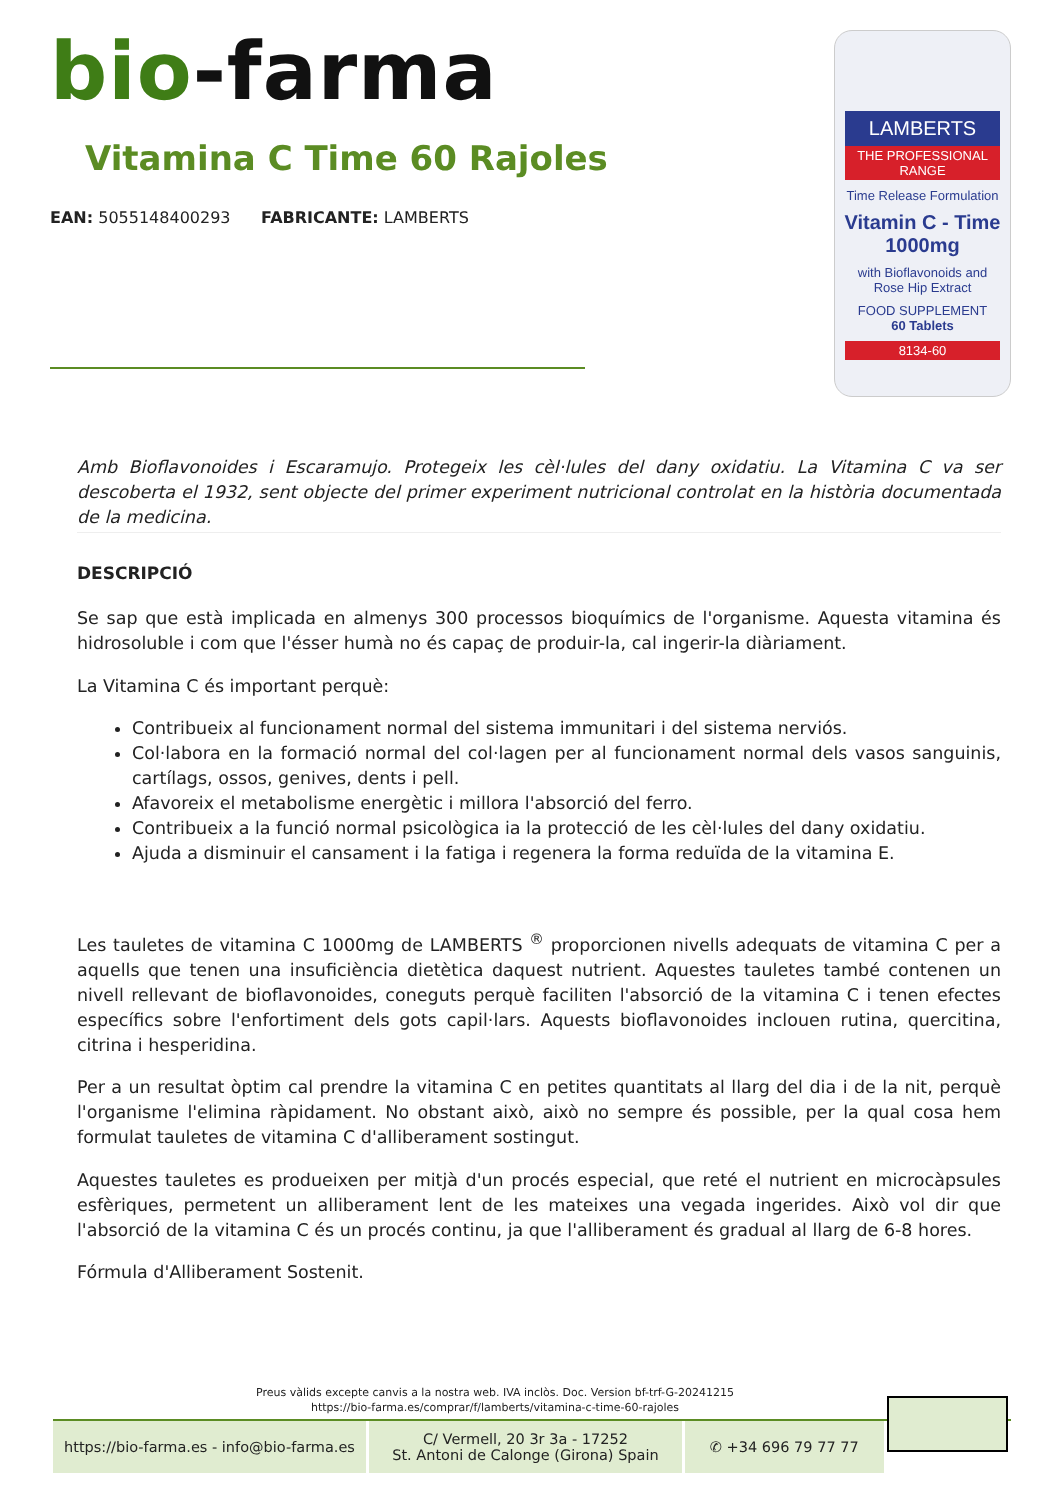bio-farma
Vitamina C Time 60 Rajoles
EAN: 5055148400293 FABRICANTE: LAMBERTS
LAMBERTS
THE PROFESSIONAL RANGE
Time Release Formulation
Vitamin C - Time
1000mg
with Bioflavonoids and Rose Hip Extract
FOOD SUPPLEMENT
60 Tablets
8134-60
Amb Bioflavonoides i Escaramujo. Protegeix les cèl·lules del dany oxidatiu. La Vitamina C va ser descoberta el 1932, sent objecte del primer experiment nutricional controlat en la història documentada de la medicina.
DESCRIPCIÓ
Se sap que està implicada en almenys 300 processos bioquímics de l'organisme. Aquesta vitamina és hidrosoluble i com que l'ésser humà no és capaç de produir-la, cal ingerir-la diàriament.
La Vitamina C és important perquè:
Contribueix al funcionament normal del sistema immunitari i del sistema nerviós.
Col·labora en la formació normal del col·lagen per al funcionament normal dels vasos sanguinis, cartílags, ossos, genives, dents i pell.
Afavoreix el metabolisme energètic i millora l'absorció del ferro.
Contribueix a la funció normal psicològica ia la protecció de les cèl·lules del dany oxidatiu.
Ajuda a disminuir el cansament i la fatiga i regenera la forma reduïda de la vitamina E.
Les tauletes de vitamina C 1000mg de LAMBERTS <sup>®</sup> proporcionen nivells adequats de vitamina C per a aquells que tenen una insuficiència dietètica daquest nutrient. Aquestes tauletes també contenen un nivell rellevant de bioflavonoides, coneguts perquè faciliten l'absorció de la vitamina C i tenen efectes específics sobre l'enfortiment dels gots capil·lars. Aquests bioflavonoides inclouen rutina, quercitina, citrina i hesperidina.
Per a un resultat òptim cal prendre la vitamina C en petites quantitats al llarg del dia i de la nit, perquè l'organisme l'elimina ràpidament. No obstant això, això no sempre és possible, per la qual cosa hem formulat tauletes de vitamina C d'alliberament sostingut.
Aquestes tauletes es produeixen per mitjà d'un procés especial, que reté el nutrient en microcàpsules esfèriques, permetent un alliberament lent de les mateixes una vegada ingerides. Això vol dir que l'absorció de la vitamina C és un procés continu, ja que l'alliberament és gradual al llarg de 6-8 hores.
Fórmula d'Alliberament Sostenit.
Preus vàlids excepte canvis a la nostra web. IVA inclòs. Doc. Version bf-trf-G-20241215
https://bio-farma.es/comprar/f/lamberts/vitamina-c-time-60-rajoles
https://bio-farma.es - info@bio-farma.es
C/ Vermell, 20 3r 3a - 17252
St. Antoni de Calonge (Girona) Spain
✆ +34 696 79 77 77